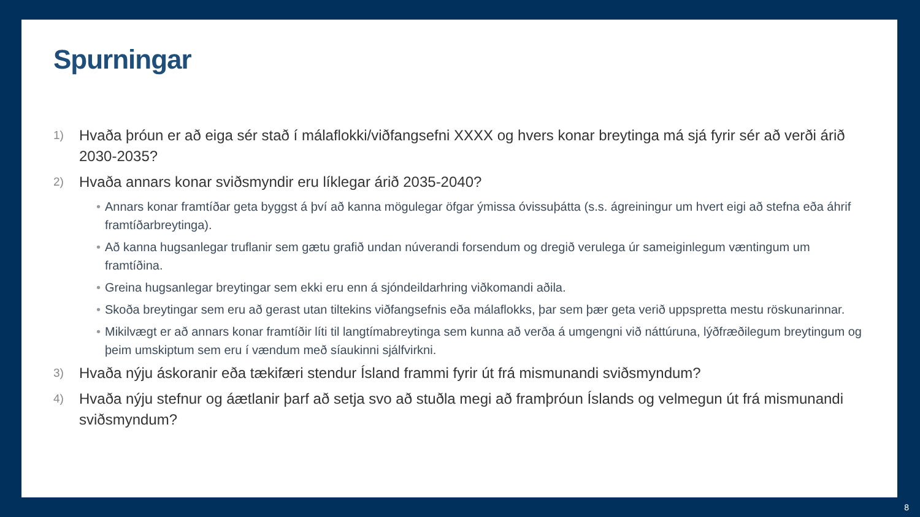Spurningar
1) Hvaða þróun er að eiga sér stað í málaflokki/viðfangsefni XXXX og hvers konar breytinga má sjá fyrir sér að verði árið 2030-2035?
2) Hvaða annars konar sviðsmyndir eru líklegar árið 2035-2040?
• Annars konar framtíðar geta byggst á því að kanna mögulegar öfgar ýmissa óvissuþátta (s.s. ágreiningur um hvert eigi að stefna eða áhrif framtíðarbreytinga).
• Að kanna hugsanlegar truflanir sem gætu grafið undan núverandi forsendum og dregið verulega úr sameiginlegum væntingum um framtíðina.
• Greina hugsanlegar breytingar sem ekki eru enn á sjóndeildarhring viðkomandi aðila.
• Skoða breytingar sem eru að gerast utan tiltekins viðfangsefnis eða málaflokks, þar sem þær geta verið uppspretta mestu röskunarinnar.
• Mikilvægt er að annars konar framtíðir líti til langtímabreytinga sem kunna að verða á umgengni við náttúruna, lýðfræðilegum breytingum og þeim umskiptum sem eru í vændum með síaukinni sjálfvirkni.
3) Hvaða nýju áskoranir eða tækifæri stendur Ísland frammi fyrir út frá mismunandi sviðsmyndum?
4) Hvaða nýju stefnur og áætlanir þarf að setja svo að stuðla megi að framþróun Íslands og velmegun út frá mismunandi sviðsmyndum?
8